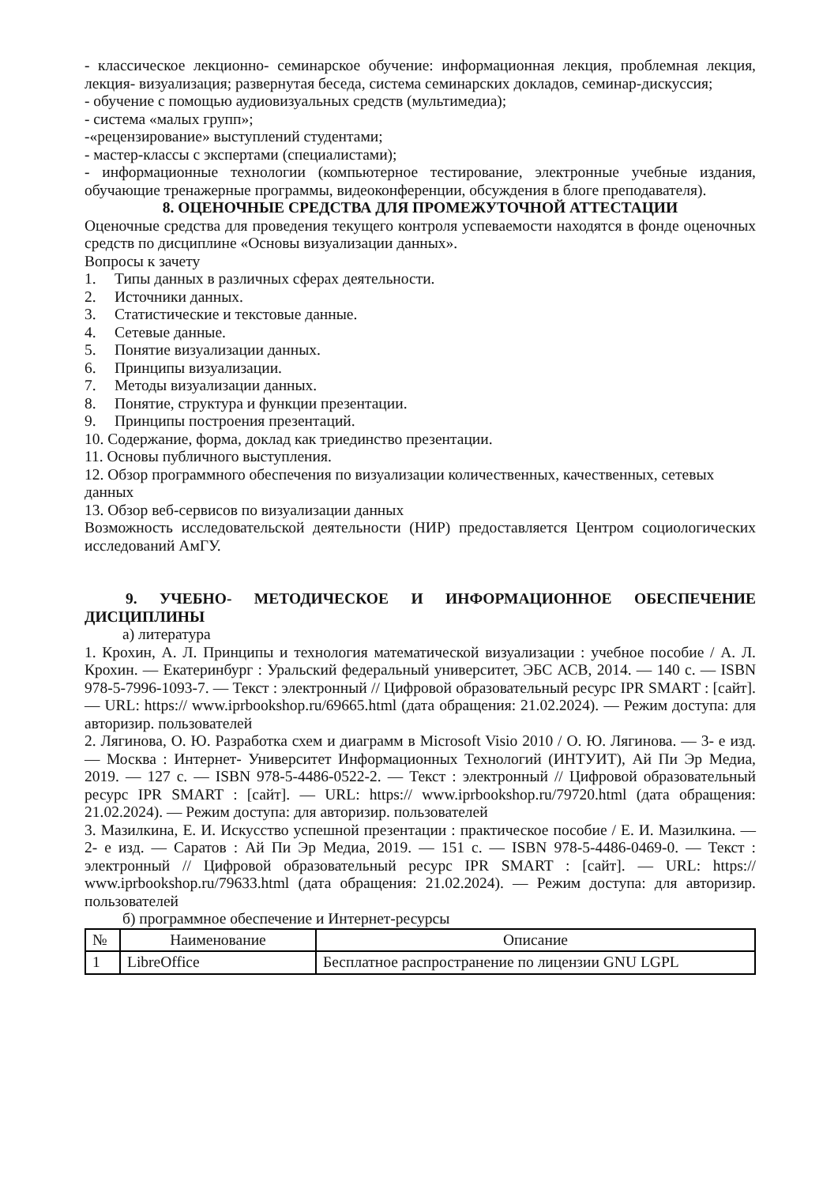- классическое лекционно- семинарское обучение: информационная лекция, проблемная лекция, лекция- визуализация; развернутая беседа, система семинарских докладов, семинар-дискуссия;
- обучение с помощью аудиовизуальных средств (мультимедиа);
- система «малых групп»;
-«рецензирование» выступлений студентами;
- мастер-классы с экспертами (специалистами);
- информационные технологии (компьютерное тестирование, электронные учебные издания, обучающие тренажерные программы, видеоконференции, обсуждения в блоге преподавателя).
8. ОЦЕНОЧНЫЕ СРЕДСТВА ДЛЯ ПРОМЕЖУТОЧНОЙ АТТЕСТАЦИИ
Оценочные средства для проведения текущего контроля успеваемости находятся в фонде оценочных средств по дисциплине «Основы визуализации данных».
Вопросы к зачету
1. Типы данных в различных сферах деятельности.
2. Источники данных.
3. Статистические и текстовые данные.
4. Сетевые данные.
5. Понятие визуализации данных.
6. Принципы визуализации.
7. Методы визуализации данных.
8. Понятие, структура и функции презентации.
9. Принципы построения презентаций.
10. Содержание, форма, доклад как триединство презентации.
11. Основы публичного выступления.
12. Обзор программного обеспечения по визуализации количественных, качественных, сетевых данных
13. Обзор веб-сервисов по визуализации данных
Возможность исследовательской деятельности (НИР) предоставляется Центром социологических исследований АмГУ.
9. УЧЕБНО- МЕТОДИЧЕСКОЕ И ИНФОРМАЦИОННОЕ ОБЕСПЕЧЕНИЕ ДИСЦИПЛИНЫ
а) литература
1. Крохин, А. Л. Принципы и технология математической визуализации : учебное пособие / А. Л. Крохин. — Екатеринбург : Уральский федеральный университет, ЭБС АСВ, 2014. — 140 c. — ISBN 978-5-7996-1093-7. — Текст : электронный // Цифровой образовательный ресурс IPR SMART : [сайт]. — URL: https:// www.iprbookshop.ru/69665.html (дата обращения: 21.02.2024). — Режим доступа: для авторизир. пользователей
2. Лягинова, О. Ю. Разработка схем и диаграмм в Microsoft Visio 2010 / О. Ю. Лягинова. — 3- е изд. — Москва : Интернет- Университет Информационных Технологий (ИНТУИТ), Ай Пи Эр Медиа, 2019. — 127 c. — ISBN 978-5-4486-0522-2. — Текст : электронный // Цифровой образовательный ресурс IPR SMART : [сайт]. — URL: https:// www.iprbookshop.ru/79720.html (дата обращения: 21.02.2024). — Режим доступа: для авторизир. пользователей
3. Мазилкина, Е. И. Искусство успешной презентации : практическое пособие / Е. И. Мазилкина. — 2- е изд. — Саратов : Ай Пи Эр Медиа, 2019. — 151 c. — ISBN 978-5-4486-0469-0. — Текст : электронный // Цифровой образовательный ресурс IPR SMART : [сайт]. — URL: https:// www.iprbookshop.ru/79633.html (дата обращения: 21.02.2024). — Режим доступа: для авторизир. пользователей
б) программное обеспечение и Интернет-ресурсы
| № | Наименование | Описание |
| --- | --- | --- |
| 1 | LibreOffice | Бесплатное распространение по лицензии GNU LGPL |